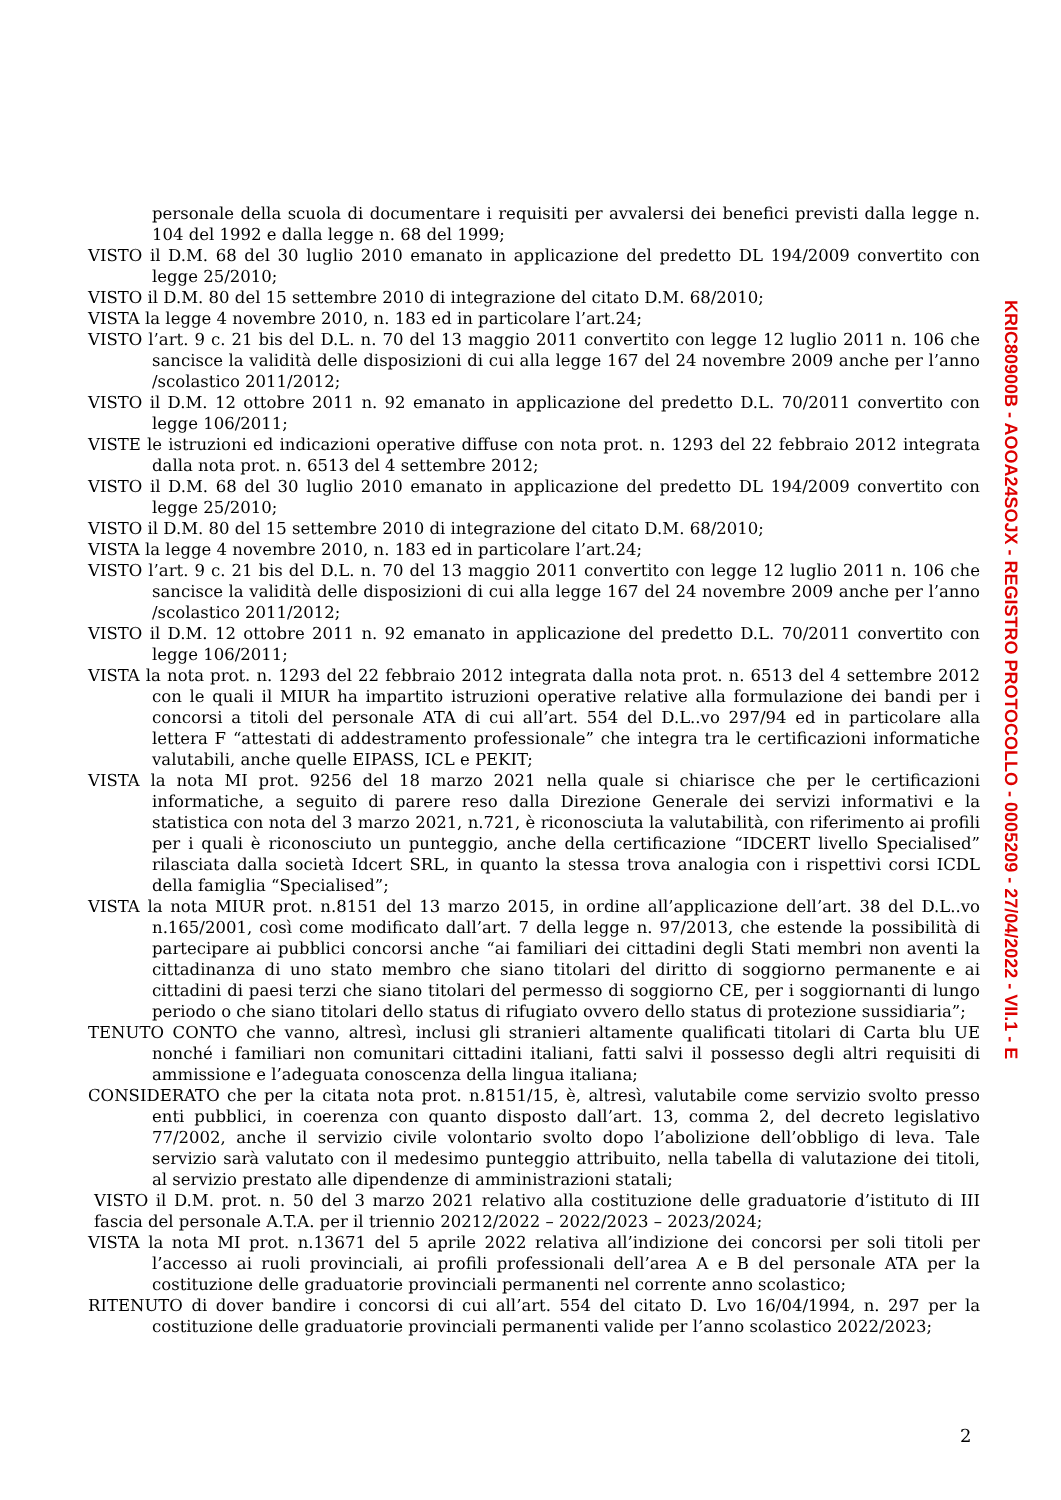personale della scuola di documentare i requisiti per avvalersi dei benefici previsti dalla legge n. 104 del 1992 e dalla legge n. 68 del 1999;
VISTO il D.M. 68 del 30 luglio 2010 emanato in applicazione del predetto DL 194/2009 convertito con legge 25/2010;
VISTO il D.M. 80 del 15 settembre 2010 di integrazione del citato D.M. 68/2010;
VISTA la legge 4 novembre 2010, n. 183 ed in particolare l’art.24;
VISTO l’art. 9 c. 21 bis del D.L. n. 70 del 13 maggio 2011 convertito con legge 12 luglio 2011 n. 106 che sancisce la validità delle disposizioni di cui alla legge 167 del 24 novembre 2009 anche per l’anno /scolastico 2011/2012;
VISTO il D.M. 12 ottobre 2011 n. 92 emanato in applicazione del predetto D.L. 70/2011 convertito con legge 106/2011;
VISTE le istruzioni ed indicazioni operative diffuse con nota prot. n. 1293 del 22 febbraio 2012 integrata dalla nota prot. n. 6513 del 4 settembre 2012;
VISTO il D.M. 68 del 30 luglio 2010 emanato in applicazione del predetto DL 194/2009 convertito con legge 25/2010;
VISTO il D.M. 80 del 15 settembre 2010 di integrazione del citato D.M. 68/2010;
VISTA la legge 4 novembre 2010, n. 183 ed in particolare l’art.24;
VISTO l’art. 9 c. 21 bis del D.L. n. 70 del 13 maggio 2011 convertito con legge 12 luglio 2011 n. 106 che sancisce la validità delle disposizioni di cui alla legge 167 del 24 novembre 2009 anche per l’anno /scolastico 2011/2012;
VISTO il D.M. 12 ottobre 2011 n. 92 emanato in applicazione del predetto D.L. 70/2011 convertito con legge 106/2011;
VISTA la nota prot. n. 1293 del 22 febbraio 2012 integrata dalla nota prot. n. 6513 del 4 settembre 2012 con le quali il MIUR ha impartito istruzioni operative relative alla formulazione dei bandi per i concorsi a titoli del personale ATA di cui all’art. 554 del D.L..vo 297/94 ed in particolare alla lettera F “attestati di addestramento professionale” che integra tra le certificazioni informatiche valutabili, anche quelle EIPASS, ICL e PEKIT;
VISTA la nota MI prot. 9256 del 18 marzo 2021 nella quale si chiarisce che per le certificazioni informatiche, a seguito di parere reso dalla Direzione Generale dei servizi informativi e la statistica con nota del 3 marzo 2021, n.721, è riconosciuta la valutabilità, con riferimento ai profili per i quali è riconosciuto un punteggio, anche della certificazione “IDCERT livello Specialised” rilasciata dalla società Idcert SRL, in quanto la stessa trova analogia con i rispettivi corsi ICDL della famiglia “Specialised”;
VISTA la nota MIUR prot. n.8151 del 13 marzo 2015, in ordine all’applicazione dell’art. 38 del D.L..vo n.165/2001, così come modificato dall’art. 7 della legge n. 97/2013, che estende la possibilità di partecipare ai pubblici concorsi anche “ai familiari dei cittadini degli Stati membri non aventi la cittadinanza di uno stato membro che siano titolari del diritto di soggiorno permanente e ai cittadini di paesi terzi che siano titolari del permesso di soggiorno CE, per i soggiornanti di lungo periodo o che siano titolari dello status di rifugiato ovvero dello status di protezione sussidiaria”;
TENUTO CONTO che vanno, altresì, inclusi gli stranieri altamente qualificati titolari di Carta blu UE nonché i familiari non comunitari cittadini italiani, fatti salvi il possesso degli altri requisiti di ammissione e l’adeguata conoscenza della lingua italiana;
CONSIDERATO che per la citata nota prot. n.8151/15, è, altresì, valutabile come servizio svolto presso enti pubblici, in coerenza con quanto disposto dall’art. 13, comma 2, del decreto legislativo 77/2002, anche il servizio civile volontario svolto dopo l’abolizione dell’obbligo di leva. Tale servizio sarà valutato con il medesimo punteggio attribuito, nella tabella di valutazione dei titoli, al servizio prestato alle dipendenze di amministrazioni statali;
VISTO il D.M. prot. n. 50 del 3 marzo 2021 relativo alla costituzione delle graduatorie d’istituto di III fascia del personale A.T.A. per il triennio 20212/2022 – 2022/2023 – 2023/2024;
VISTA la nota MI prot. n.13671 del 5 aprile 2022 relativa all’indizione dei concorsi per soli titoli per l’accesso ai ruoli provinciali, ai profili professionali dell’area A e B del personale ATA per la costituzione delle graduatorie provinciali permanenti nel corrente anno scolastico;
RITENUTO di dover bandire i concorsi di cui all’art. 554 del citato D. Lvo 16/04/1994, n. 297 per la costituzione delle graduatorie provinciali permanenti valide per l’anno scolastico 2022/2023;
KRIC80900B - AOOA24SOJX - REGISTRO PROTOCOLLO - 0005209 - 27/04/2022 - VII.1 - E
2